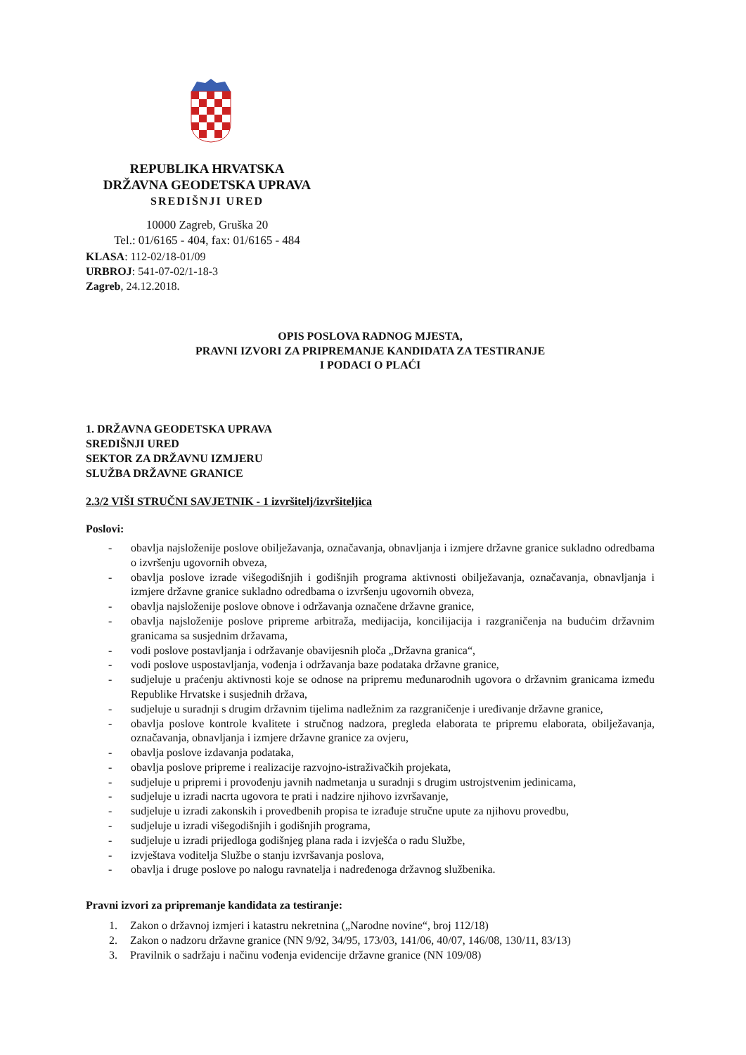REPUBLIKA HRVATSKA
DRŽAVNA GEODETSKA UPRAVA
SREDIŠNJI URED
10000 Zagreb, Gruška 20
Tel.: 01/6165 - 404, fax: 01/6165 - 484
KLASA: 112-02/18-01/09
URBROJ: 541-07-02/1-18-3
Zagreb, 24.12.2018.
OPIS POSLOVA RADNOG MJESTA,
PRAVNI IZVORI ZA PRIPREMANJE KANDIDATA ZA TESTIRANJE
I PODACI O PLAĆI
1. DRŽAVNA GEODETSKA UPRAVA
SREDIŠNJI URED
SEKTOR ZA DRŽAVNU IZMJERU
SLUŽBA DRŽAVNE GRANICE
2.3/2 VIŠI STRUČNI SAVJETNIK - 1 izvršitelj/izvršiteljica
Poslovi:
- obavlja najsloženije poslove obilježavanja, označavanja, obnavljanja i izmjere državne granice sukladno odredbama o izvršenju ugovornih obveza,
- obavlja poslove izrade višegodišnjih i godišnjih programa aktivnosti obilježavanja, označavanja, obnavljanja i izmjere državne granice sukladno odredbama o izvršenju ugovornih obveza,
- obavlja najsloženije poslove obnove i održavanja označene državne granice,
- obavlja najsloženije poslove pripreme arbitraža, medijacija, koncilijacija i razgraničenja na budućim državnim granicama sa susjednim državama,
- vodi poslove postavljanja i održavanje obavijesnih ploča „Državna granica“,
- vodi poslove uspostavljanja, vođenja i održavanja baze podataka državne granice,
- sudjeluje u praćenju aktivnosti koje se odnose na pripremu međunarodnih ugovora o državnim granicama između Republike Hrvatske i susjednih država,
- sudjeluje u suradnji s drugim državnim tijelima nadležnim za razgraničenje i uređivanje državne granice,
- obavlja poslove kontrole kvalitete i stručnog nadzora, pregleda elaborata te pripremu elaborata, obilježavanja, označavanja, obnavljanja i izmjere državne granice za ovjeru,
- obavlja poslove izdavanja podataka,
- obavlja poslove pripreme i realizacije razvojno-istraživačkih projekata,
- sudjeluje u pripremi i provođenju javnih nadmetanja u suradnji s drugim ustrojstvenim jedinicama,
- sudjeluje u izradi nacrta ugovora te prati i nadzire njihovo izvršavanje,
- sudjeluje u izradi zakonskih i provedbenih propisa te izrađuje stručne upute za njihovu provedbu,
- sudjeluje u izradi višegodišnjih i godišnjih programa,
- sudjeluje u izradi prijedloga godišnjeg plana rada i izvješća o radu Službe,
- izvještava voditelja Službe o stanju izvršavanja poslova,
- obavlja i druge poslove po nalogu ravnatelja i nadređenoga državnog službenika.
Pravni izvori za pripremanje kandidata za testiranje:
1. Zakon o državnoj izmjeri i katastru nekretnina („Narodne novine“, broj 112/18)
2. Zakon o nadzoru državne granice (NN 9/92, 34/95, 173/03, 141/06, 40/07, 146/08, 130/11, 83/13)
3. Pravilnik o sadržaju i načinu vođenja evidencije državne granice (NN 109/08)